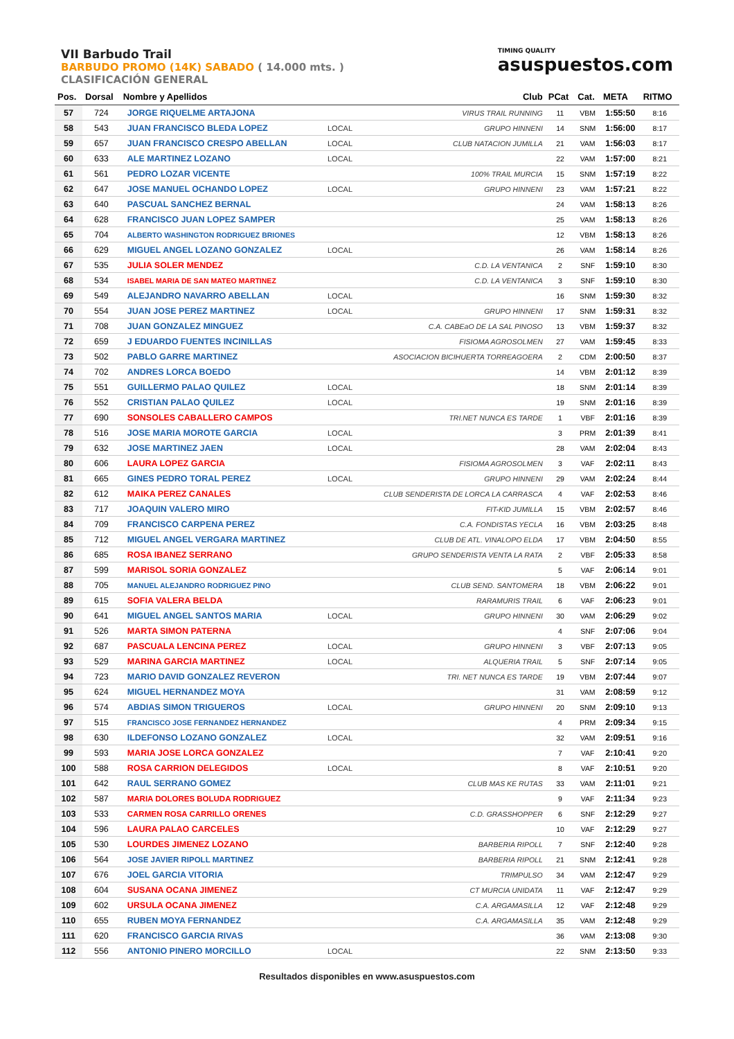VII Barbudo Trail
BARBUDO PROMO (14K) SABADO ( 14.000 mts. )
CLASIFICACIÓN GENERAL
TIMING QUALITY
asuspuestos.com
| Pos. | Dorsal | Nombre y Apellidos | | Club | PCat | Cat. | META | RITMO |
| --- | --- | --- | --- | --- | --- | --- | --- | --- |
| 57 | 724 | JORGE RIQUELME ARTAJONA | | VIRUS TRAIL RUNNING | 11 | VBM | 1:55:50 | 8:16 |
| 58 | 543 | JUAN FRANCISCO BLEDA LOPEZ | LOCAL | GRUPO HINNENI | 14 | SNM | 1:56:00 | 8:17 |
| 59 | 657 | JUAN FRANCISCO CRESPO ABELLAN | LOCAL | CLUB NATACION JUMILLA | 21 | VAM | 1:56:03 | 8:17 |
| 60 | 633 | ALE MARTINEZ LOZANO | LOCAL | | 22 | VAM | 1:57:00 | 8:21 |
| 61 | 561 | PEDRO LOZAR VICENTE | | 100% TRAIL MURCIA | 15 | SNM | 1:57:19 | 8:22 |
| 62 | 647 | JOSE MANUEL OCHANDO LOPEZ | LOCAL | GRUPO HINNENI | 23 | VAM | 1:57:21 | 8:22 |
| 63 | 640 | PASCUAL SANCHEZ BERNAL | | | 24 | VAM | 1:58:13 | 8:26 |
| 64 | 628 | FRANCISCO JUAN LOPEZ SAMPER | | | 25 | VAM | 1:58:13 | 8:26 |
| 65 | 704 | ALBERTO WASHINGTON RODRIGUEZ BRIONES | | | 12 | VBM | 1:58:13 | 8:26 |
| 66 | 629 | MIGUEL ANGEL LOZANO GONZALEZ | LOCAL | | 26 | VAM | 1:58:14 | 8:26 |
| 67 | 535 | JULIA SOLER MENDEZ | | C.D. LA VENTANICA | 2 | SNF | 1:59:10 | 8:30 |
| 68 | 534 | ISABEL MARIA DE SAN MATEO MARTINEZ | | C.D. LA VENTANICA | 3 | SNF | 1:59:10 | 8:30 |
| 69 | 549 | ALEJANDRO NAVARRO ABELLAN | LOCAL | | 16 | SNM | 1:59:30 | 8:32 |
| 70 | 554 | JUAN JOSE PEREZ MARTINEZ | LOCAL | GRUPO HINNENI | 17 | SNM | 1:59:31 | 8:32 |
| 71 | 708 | JUAN GONZALEZ MINGUEZ | | C.A. CABEaO DE LA SAL PINOSO | 13 | VBM | 1:59:37 | 8:32 |
| 72 | 659 | J EDUARDO FUENTES INCINILLAS | | FISIOMA AGROSOLMEN | 27 | VAM | 1:59:45 | 8:33 |
| 73 | 502 | PABLO GARRE MARTINEZ | | ASOCIACION BICIHUERTA TORREAGOERA | 2 | CDM | 2:00:50 | 8:37 |
| 74 | 702 | ANDRES LORCA BOEDO | | | 14 | VBM | 2:01:12 | 8:39 |
| 75 | 551 | GUILLERMO PALAO QUILEZ | LOCAL | | 18 | SNM | 2:01:14 | 8:39 |
| 76 | 552 | CRISTIAN PALAO QUILEZ | LOCAL | | 19 | SNM | 2:01:16 | 8:39 |
| 77 | 690 | SONSOLES CABALLERO CAMPOS | | TRI.NET NUNCA ES TARDE | 1 | VBF | 2:01:16 | 8:39 |
| 78 | 516 | JOSE MARIA MOROTE GARCIA | LOCAL | | 3 | PRM | 2:01:39 | 8:41 |
| 79 | 632 | JOSE MARTINEZ JAEN | LOCAL | | 28 | VAM | 2:02:04 | 8:43 |
| 80 | 606 | LAURA LOPEZ GARCIA | | FISIOMA AGROSOLMEN | 3 | VAF | 2:02:11 | 8:43 |
| 81 | 665 | GINES PEDRO TORAL PEREZ | LOCAL | GRUPO HINNENI | 29 | VAM | 2:02:24 | 8:44 |
| 82 | 612 | MAIKA PEREZ CANALES | | CLUB SENDERISTA DE LORCA LA CARRASCA | 4 | VAF | 2:02:53 | 8:46 |
| 83 | 717 | JOAQUIN VALERO MIRO | | FIT-KID JUMILLA | 15 | VBM | 2:02:57 | 8:46 |
| 84 | 709 | FRANCISCO CARPENA PEREZ | | C.A. FONDISTAS YECLA | 16 | VBM | 2:03:25 | 8:48 |
| 85 | 712 | MIGUEL ANGEL VERGARA MARTINEZ | | CLUB DE ATL. VINALOPO ELDA | 17 | VBM | 2:04:50 | 8:55 |
| 86 | 685 | ROSA IBANEZ SERRANO | | GRUPO SENDERISTA VENTA LA RATA | 2 | VBF | 2:05:33 | 8:58 |
| 87 | 599 | MARISOL SORIA GONZALEZ | | | 5 | VAF | 2:06:14 | 9:01 |
| 88 | 705 | MANUEL ALEJANDRO RODRIGUEZ PINO | | CLUB SEND. SANTOMERA | 18 | VBM | 2:06:22 | 9:01 |
| 89 | 615 | SOFIA VALERA BELDA | | RARAMURIS TRAIL | 6 | VAF | 2:06:23 | 9:01 |
| 90 | 641 | MIGUEL ANGEL SANTOS MARIA | LOCAL | GRUPO HINNENI | 30 | VAM | 2:06:29 | 9:02 |
| 91 | 526 | MARTA SIMON PATERNA | | | 4 | SNF | 2:07:06 | 9:04 |
| 92 | 687 | PASCUALA LENCINA PEREZ | LOCAL | GRUPO HINNENI | 3 | VBF | 2:07:13 | 9:05 |
| 93 | 529 | MARINA GARCIA MARTINEZ | LOCAL | ALQUERIA TRAIL | 5 | SNF | 2:07:14 | 9:05 |
| 94 | 723 | MARIO DAVID GONZALEZ REVERON | | TRI. NET NUNCA ES TARDE | 19 | VBM | 2:07:44 | 9:07 |
| 95 | 624 | MIGUEL HERNANDEZ MOYA | | | 31 | VAM | 2:08:59 | 9:12 |
| 96 | 574 | ABDIAS SIMON TRIGUEROS | LOCAL | GRUPO HINNENI | 20 | SNM | 2:09:10 | 9:13 |
| 97 | 515 | FRANCISCO JOSE FERNANDEZ HERNANDEZ | | | 4 | PRM | 2:09:34 | 9:15 |
| 98 | 630 | ILDEFONSO LOZANO GONZALEZ | LOCAL | | 32 | VAM | 2:09:51 | 9:16 |
| 99 | 593 | MARIA JOSE LORCA GONZALEZ | | | 7 | VAF | 2:10:41 | 9:20 |
| 100 | 588 | ROSA CARRION DELEGIDOS | LOCAL | | 8 | VAF | 2:10:51 | 9:20 |
| 101 | 642 | RAUL SERRANO GOMEZ | | CLUB MAS KE RUTAS | 33 | VAM | 2:11:01 | 9:21 |
| 102 | 587 | MARIA DOLORES BOLUDA RODRIGUEZ | | | 9 | VAF | 2:11:34 | 9:23 |
| 103 | 533 | CARMEN ROSA CARRILLO ORENES | | C.D. GRASSHOPPER | 6 | SNF | 2:12:29 | 9:27 |
| 104 | 596 | LAURA PALAO CARCELES | | | 10 | VAF | 2:12:29 | 9:27 |
| 105 | 530 | LOURDES JIMENEZ LOZANO | | BARBERIA RIPOLL | 7 | SNF | 2:12:40 | 9:28 |
| 106 | 564 | JOSE JAVIER RIPOLL MARTINEZ | | BARBERIA RIPOLL | 21 | SNM | 2:12:41 | 9:28 |
| 107 | 676 | JOEL GARCIA VITORIA | | TRIMPULSO | 34 | VAM | 2:12:47 | 9:29 |
| 108 | 604 | SUSANA OCANA JIMENEZ | | CT MURCIA UNIDATA | 11 | VAF | 2:12:47 | 9:29 |
| 109 | 602 | URSULA OCANA JIMENEZ | | C.A. ARGAMASILLA | 12 | VAF | 2:12:48 | 9:29 |
| 110 | 655 | RUBEN MOYA FERNANDEZ | | C.A. ARGAMASILLA | 35 | VAM | 2:12:48 | 9:29 |
| 111 | 620 | FRANCISCO GARCIA RIVAS | | | 36 | VAM | 2:13:08 | 9:30 |
| 112 | 556 | ANTONIO PINERO MORCILLO | LOCAL | | 22 | SNM | 2:13:50 | 9:33 |
Resultados disponibles en www.asuspuestos.com